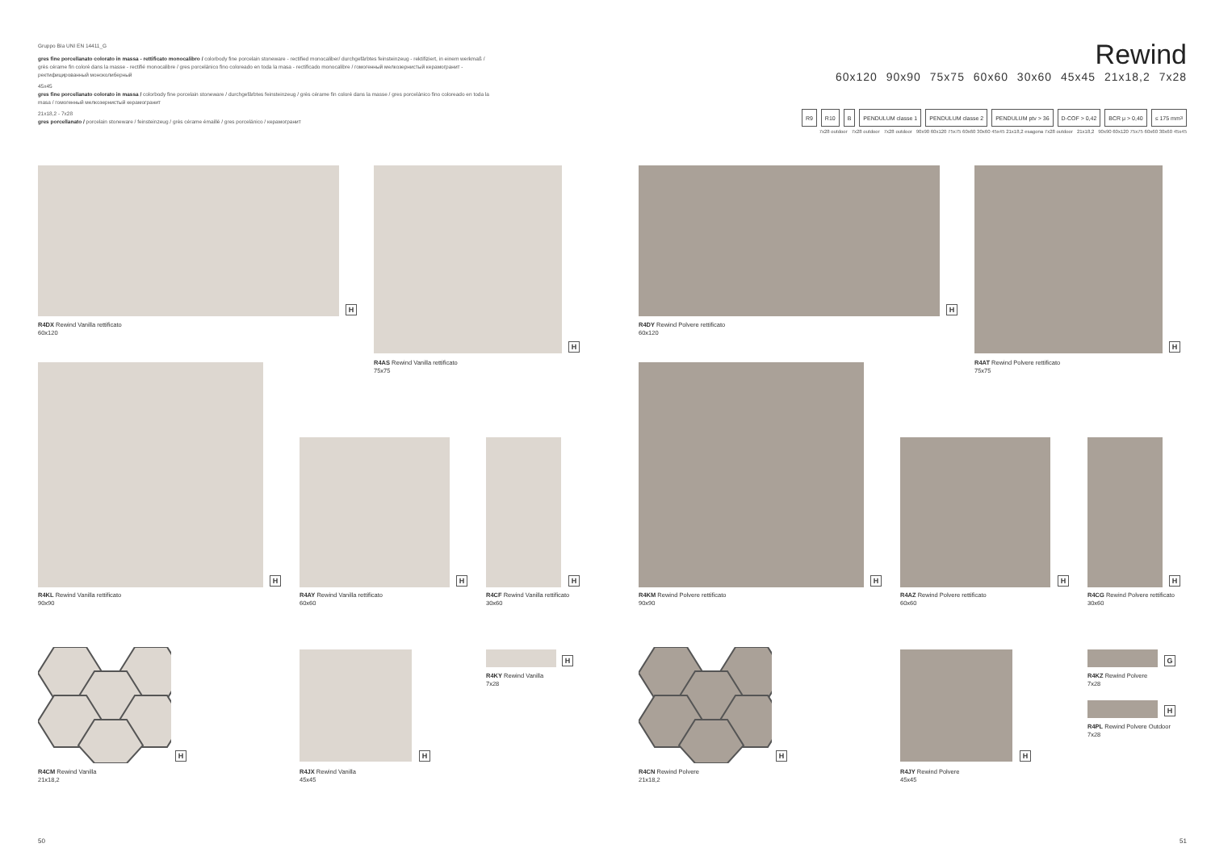Gruppo BIa UNI EN 14411_G
gres fine porcellanato colorato in massa - rettificato monocalibro / colorbody fine porcelain stoneware - rectified monocaliber/ durchgefärbtes feinsteinzeug - rektifiziert, in einem werkmaß / grès cérame fin coloré dans la masse - rectifié monocalibre / gres porcelánico fino coloreado en toda la masa - rectificado monocalibre / гомогенный мелкозернистый керамогранит - ректифицированный моноколиберный
45x45
gres fine porcellanato colorato in massa / colorbody fine porcelain stoneware / durchgefärbtes feinsteinzeug / grès cérame fin coloré dans la masse / gres porcelánico fino coloreado en toda la masa / гомогенный мелкозернистый керамогранит
21x18,2 - 7x28
gres porcellanato / porcelain stoneware / feinsteinzeug / grès cérame émaillé / gres porcelánico / керамогранит
Rewind
60x120 90x90 75x75 60x60 30x60 45x45 21x18,2 7x28
R9 R10 B PENDULUM classe 1 PENDULUM classe 2 PENDULUM ptv > 36 D-COF > 0,42 BCR μ > 0,40 ≤ 175 mm<sup>3</sup>
7x28 outdoor 7x28 outdoor 7x28 outdoor 90x90 60x120 75x75 60x60 30x60 45x45 21x18,2 esagona 7x28 outdoor 21x18,2 90x90 60x120 75x75 60x60 30x60 45x45
H
R4DX Rewind Vanilla rettificato
60x120
H
R4AS Rewind Vanilla rettificato
75x75
H
R4DY Rewind Polvere rettificato
60x120
H
R4AT Rewind Polvere rettificato
75x75
H
R4KL Rewind Vanilla rettificato
90x90
H
R4AY Rewind Vanilla rettificato
60x60
H
R4CF Rewind Vanilla rettificato
30x60
H
R4KM Rewind Polvere rettificato
90x90
H
R4AZ Rewind Polvere rettificato
60x60
H
R4CG Rewind Polvere rettificato
30x60
H
R4CM Rewind Vanilla
21x18,2
H
R4JX Rewind Vanilla
45x45
H
R4KY Rewind Vanilla
7x28
H
R4CN Rewind Polvere
21x18,2
H
R4JY Rewind Polvere
45x45
G
R4KZ Rewind Polvere
7x28
H
R4PL Rewind Polvere Outdoor
7x28
50 51